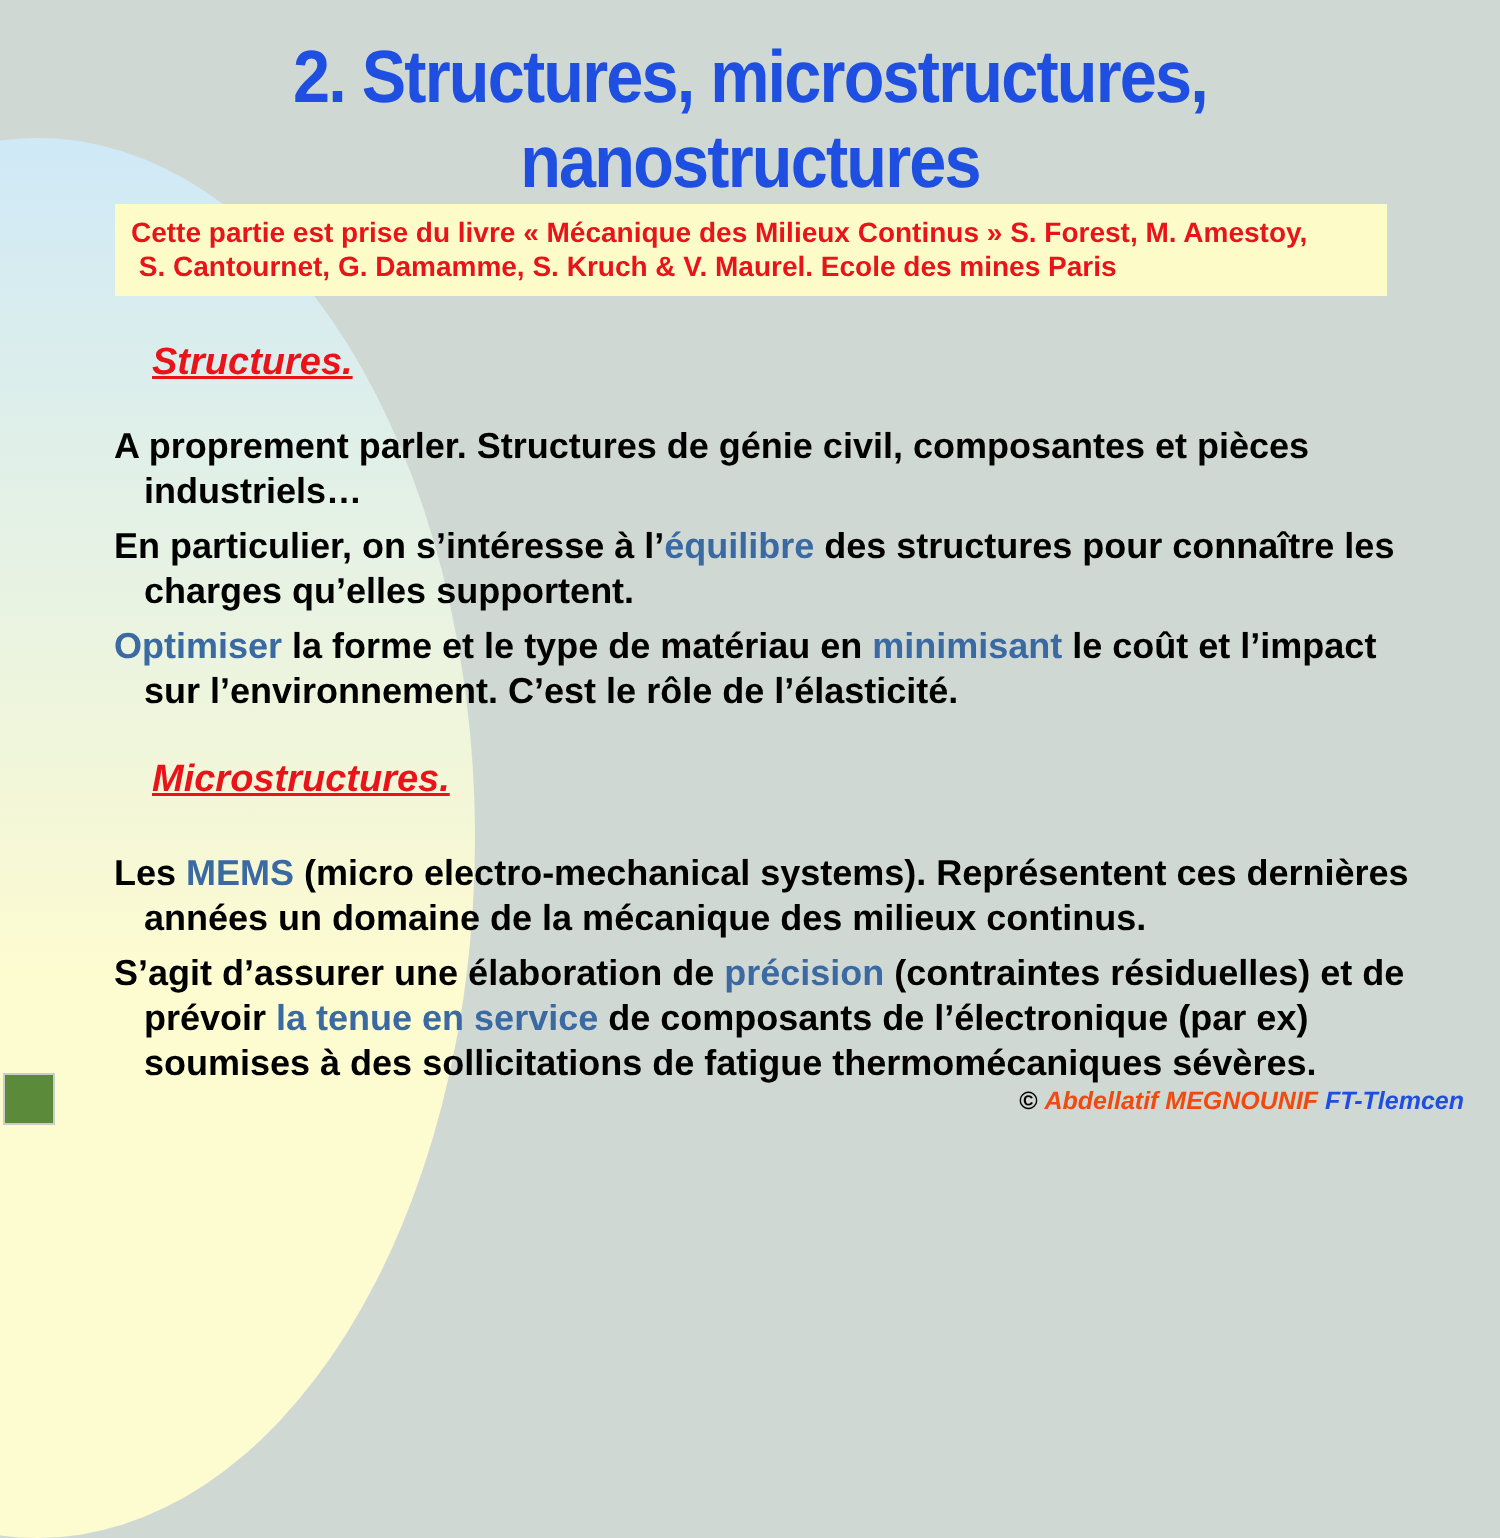2. Structures, microstructures, nanostructures
Cette partie est prise du livre « Mécanique des Milieux Continus » S. Forest, M. Amestoy,
S. Cantournet, G. Damamme, S. Kruch & V. Maurel. Ecole des mines Paris
Structures.
A proprement parler. Structures de génie civil, composantes et pièces industriels…
En particulier, on s’intéresse à l’équilibre des structures pour connaître les charges qu’elles supportent.
Optimiser la forme et le type de matériau en minimisant le coût et l’impact sur l’environnement. C’est le rôle de l’élasticité.
Microstructures.
Les MEMS (micro electro-mechanical systems). Représentent ces dernières années un domaine de la mécanique des milieux continus.
S’agit d’assurer une élaboration de précision (contraintes résiduelles) et de prévoir la tenue en service de composants de l’électronique (par ex) soumises à des sollicitations de fatigue thermomécaniques sévères.
© Abdellatif MEGNOUNIF FT-Tlemcen